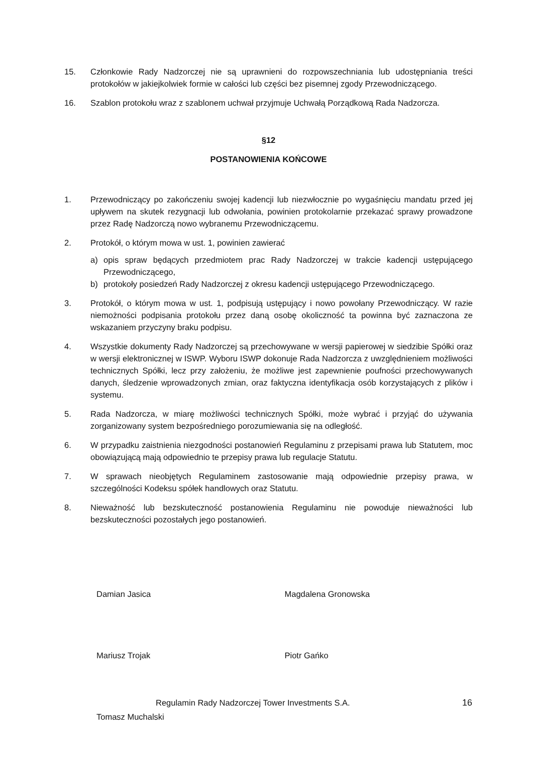15. Członkowie Rady Nadzorczej nie są uprawnieni do rozpowszechniania lub udostępniania treści protokołów w jakiejkolwiek formie w całości lub części bez pisemnej zgody Przewodniczącego.
16. Szablon protokołu wraz z szablonem uchwał przyjmuje Uchwałą Porządkową Rada Nadzorcza.
§12
POSTANOWIENIA KOŃCOWE
1. Przewodniczący po zakończeniu swojej kadencji lub niezwłocznie po wygaśnięciu mandatu przed jej upływem na skutek rezygnacji lub odwołania, powinien protokolarnie przekazać sprawy prowadzone przez Radę Nadzorczą nowo wybranemu Przewodniczącemu.
2. Protokół, o którym mowa w ust. 1, powinien zawierać
a) opis spraw będących przedmiotem prac Rady Nadzorczej w trakcie kadencji ustępującego Przewodniczącego,
b) protokoły posiedzeń Rady Nadzorczej z okresu kadencji ustępującego Przewodniczącego.
3. Protokół, o którym mowa w ust. 1, podpisują ustępujący i nowo powołany Przewodniczący. W razie niemożności podpisania protokołu przez daną osobę okoliczność ta powinna być zaznaczona ze wskazaniem przyczyny braku podpisu.
4. Wszystkie dokumenty Rady Nadzorczej są przechowywane w wersji papierowej w siedzibie Spółki oraz w wersji elektronicznej w ISWP. Wyboru ISWP dokonuje Rada Nadzorcza z uwzględnieniem możliwości technicznych Spółki, lecz przy założeniu, że możliwe jest zapewnienie poufności przechowywanych danych, śledzenie wprowadzonych zmian, oraz faktyczna identyfikacja osób korzystających z plików i systemu.
5. Rada Nadzorcza, w miarę możliwości technicznych Spółki, może wybrać i przyjąć do używania zorganizowany system bezpośredniego porozumiewania się na odległość.
6. W przypadku zaistnienia niezgodności postanowień Regulaminu z przepisami prawa lub Statutem, moc obowiązującą mają odpowiednio te przepisy prawa lub regulacje Statutu.
7. W sprawach nieobjętych Regulaminem zastosowanie mają odpowiednie przepisy prawa, w szczególności Kodeksu spółek handlowych oraz Statutu.
8. Nieważność lub bezskuteczność postanowienia Regulaminu nie powoduje nieważności lub bezskuteczności pozostałych jego postanowień.
Damian Jasica Magdalena Gronowska
Mariusz Trojak Piotr Gańko
Tomasz Muchalski
Regulamin Rady Nadzorczej Tower Investments S.A. 16